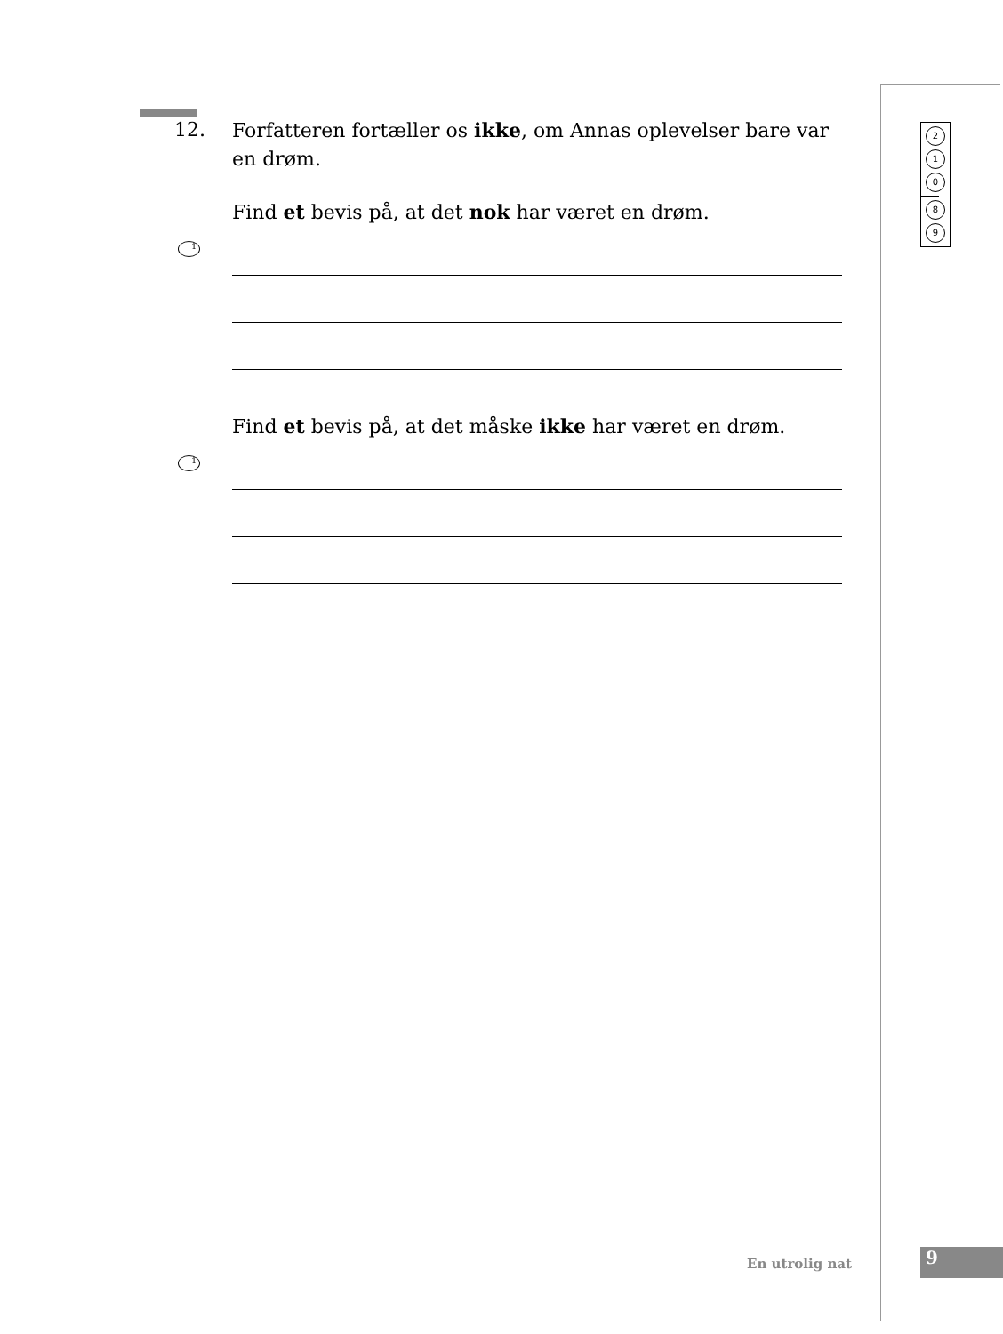2
1
0
8
9
12. Forfatteren fortæller os ikke, om Annas oplevelser bare var en drøm.
Find et bevis på, at det nok har været en drøm.
1
Find et bevis på, at det måske ikke har været en drøm.
1
En utrolig nat 9